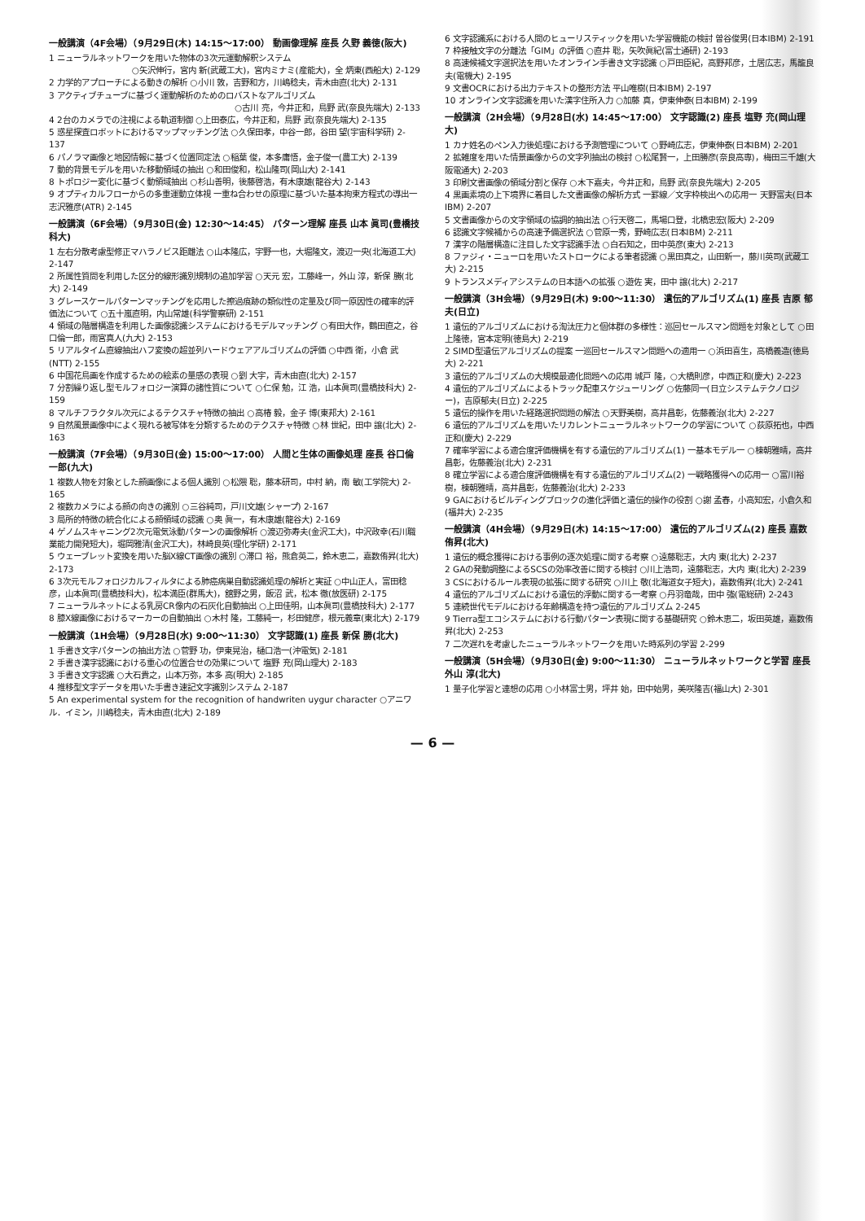一般講演（4F会場）（9月29日(木) 14:15～17:00） 動画像理解 座長 久野 義徳(阪大)
1 ニューラルネットワークを用いた物体の3次元運動解釈システム
○矢沢伸行，宮内 新(武蔵工大)，宮内ミナミ(産能大)，全 炳東(西船大) 2-129
2 力学的アプローチによる動きの解析 ○小川 敦，吉野和方，川嶋稔夫，青木由直(北大) 2-131
3 アクティブチューブに基づく運動解析のためのロバストなアルゴリズム
○古川 亮，今井正和，鳥野 武(奈良先端大) 2-133
4 2台のカメラでの注視による軌道制御 ○上田泰広，今井正和，鳥野 武(奈良先端大) 2-135
5 惑星探査ロボットにおけるマップマッチング法 ○久保田孝，中谷一郎，谷田 望(宇宙科学研) 2-137
6 パノラマ画像と地図情報に基づく位置同定法 ○稲葉 俊，本多庸悟，金子俊一(農工大) 2-139
7 動的背景モデルを用いた移動領域の抽出 ○和田俊和，松山隆司(岡山大) 2-141
8 トポロジー変化に基づく動領域抽出 ○杉山善明，後藤啓浩，有木康雄(龍谷大) 2-143
9 オプティカルフローからの多重運動立体視 一重ね合わせの原理に基づいた基本拘束方程式の導出一 志沢雅彦(ATR) 2-145
一般講演（6F会場）（9月30日(金) 12:30～14:45） パターン理解 座長 山本 眞司(豊橋技科大)
1 左右分散考慮型修正マハラノビス距離法 ○山本隆広，宇野一也，大堀隆文，渡辺一央(北海道工大) 2-147
2 所属性質問を利用した区分的線形識別規制の追加学習 ○天元 宏，工藤峰一，外山 淳，新保 勝(北大) 2-149
3 グレースケールパターンマッチングを応用した擦過痕跡の類似性の定量及び同一原因性の確率的評価法について ○五十嵐直明，内山常雄(科学警察研) 2-151
4 領域の階層構造を利用した画像認識システムにおけるモデルマッチング ○有田大作，鶴田直之，谷口倫一郎，雨宮真人(九大) 2-153
5 リアルタイム直線抽出ハフ変換の超並列ハードウェアアルゴリズムの評価 ○中西 衛，小倉 武(NTT) 2-155
6 中国花鳥画を作成するための絵素の量感の表現 ○劉 大宇，青木由直(北大) 2-157
7 分割繰り返し型モルフォロジー演算の諸性質について ○仁保 勉，江 浩，山本眞司(豊橋技科大) 2-159
8 マルチフラクタル次元によるテクスチャ特徴の抽出 ○高椿 毅，金子 博(東邦大) 2-161
9 自然風景画像中によく現れる被写体を分類するためのテクスチャ特徴 ○林 世紀，田中 譲(北大) 2-163
一般講演（7F会場）（9月30日(金) 15:00～17:00） 人間と生体の画像処理 座長 谷口倫一郎(九大)
1 複数人物を対象とした顔画像による個人識別 ○松隈 聡，藤本研司，中村 納，南 敏(工学院大) 2-165
2 複数カメラによる顔の向きの識別 ○三谷純司，戸川文雄(シャープ) 2-167
3 局所的特徴の統合化による顔領域の認識 ○奥 眞一，有木康雄(龍谷大) 2-169
4 ゲノムスキャニング2次元電気泳動パターンの画像解析 ○渡辺弥寿夫(金沢工大)，中沢政幸(石川職業能力開発短大)，堀岡雅清(金沢工大)，林崎良英(理化学研) 2-171
5 ウェーブレット変換を用いた脳X線CT画像の識別 ○滞口 裕，熊倉英二，鈴木恵二，嘉数侑昇(北大) 2-173
6 3次元モルフォロジカルフィルタによる肺癌病巣自動認識処理の解析と実証 ○中山正人，富田稔彦，山本眞司(豊橋技科大)，松本満臣(群馬大)，舘野之男，飯沼 武，松本 徹(放医研) 2-175
7 ニューラルネットによる乳房CR像内の石灰化自動抽出 ○上田佳明，山本眞司(豊橋技科大) 2-177
8 膝X線画像におけるマーカーの自動抽出 ○木村 隆，工藤純一，杉田健彦，根元義章(東北大) 2-179
一般講演（1H会場）（9月28日(水) 9:00～11:30） 文字認識(1) 座長 新保 勝(北大)
1 手書き文字パターンの抽出方法 ○菅野 功，伊東晃治，樋口浩一(沖電気) 2-181
2 手書き漢字認識における重心の位置合せの効果について 塩野 充(岡山理大) 2-183
3 手書き文字認識 ○大石貴之，山本万弥，本多 高(明大) 2-185
4 推移型文字データを用いた手書き速記文字識別システム 2-187
5 An experimental system for the recognition of handwriten uygur character ○アニワル．イミン，川嶋稔夫，青木由直(北大) 2-189
6 文字認識系における人間のヒューリスティックを用いた学習機能の検討 曽谷俊男(日本IBM) 2-191
7 枠接触文字の分離法「GIM」の評価 ○直井 聡，矢吹眞紀(富士通研) 2-193
8 高速候補文字選択法を用いたオンライン手書き文字認識 ○戸田臣紀，高野邦彦，土居広志，馬籠良夫(電機大) 2-195
9 文書OCRにおける出力テキストの整形方法 平山唯樹(日本IBM) 2-197
10 オンライン文字認識を用いた漢字住所入力 ○加藤 真，伊東伸泰(日本IBM) 2-199
一般講演（2H会場）（9月28日(水) 14:45～17:00） 文字認識(2) 座長 塩野 充(岡山理大)
1 カナ姓名のペン入力後処理における予測管理について ○野崎広志，伊東伸泰(日本IBM) 2-201
2 拡雑度を用いた情景画像からの文字列抽出の検討 ○松尾賢一，上田勝彦(奈良高専)，梅田三千雄(大阪電通大) 2-203
3 印刷文書画像の領域分割と保存 ○木下嘉夫，今井正和，鳥野 武(奈良先端大) 2-205
4 黒画素境の上下境界に着目した文書画像の解析方式 一罫線／文字枠検出への応用一 天野富夫(日本IBM) 2-207
5 文書画像からの文字領域の協調的抽出法 ○行天啓二，馬場口登，北橋忠宏(阪大) 2-209
6 認識文字候補からの高速予備選択法 ○菅原一秀，野崎広志(日本IBM) 2-211
7 漢字の階層構造に注目した文字認識手法 ○白石知之，田中英彦(東大) 2-213
8 ファジィ・ニューロを用いたストロークによる筆者認識 ○黒田真之，山田新一，藤川英司(武蔵工大) 2-215
9 トランスメディアシステムの日本語への拡張 ○遊佐 実，田中 譲(北大) 2-217
一般講演（3H会場）（9月29日(木) 9:00～11:30） 遺伝的アルゴリズム(1) 座長 吉原 郁夫(日立)
1 遺伝的アルゴリズムにおける淘汰圧力と個体群の多様性：巡回セールスマン問題を対象として ○田上隆徳，宮本定明(徳島大) 2-219
2 SIMD型遺伝アルゴリズムの提案 一巡回セールスマン問題への適用一 ○浜田喜生，高橋義造(徳島大) 2-221
3 遺伝的アルゴリズムの大規模最適化問題への応用 城戸 隆，○大橋則彦，中西正和(慶大) 2-223
4 遺伝的アルゴリズムによるトラック配車スケジューリング ○佐藤同一(日立システムテクノロジー)，吉原郁夫(日立) 2-225
5 遺伝的操作を用いた経路選択問題の解法 ○天野美樹，高井昌彰，佐藤義治(北大) 2-227
6 遺伝的アルゴリズムを用いたリカレントニューラルネットワークの学習について ○荻原拓也，中西正和(慶大) 2-229
7 確率学習による適合度評価機構を有する遺伝的アルゴリズム(1) 一基本モデル一 ○棟朝雅晴，高井昌彰，佐藤義治(北大) 2-231
8 確立学習による適合度評価機構を有する遺伝的アルゴリズム(2) 一戦略獲得への応用一 ○富川裕樹，棟朝雅晴，高井昌彰，佐藤義治(北大) 2-233
9 GAにおけるビルディングブロックの進化評価と遺伝的操作の役割 ○謝 孟春，小高知宏，小倉久和(福井大) 2-235
一般講演（4H会場）（9月29日(木) 14:15～17:00） 遺伝的アルゴリズム(2) 座長 嘉数 侑昇(北大)
1 遺伝的概念獲得における事例の逐次処理に関する考察 ○遠藤聡志，大内 東(北大) 2-237
2 GAの発動調整によるSCSの効率改善に関する検討 ○川上浩司，遠藤聡志，大内 東(北大) 2-239
3 CSにおけるルール表現の拡張に関する研究 ○川上 敬(北海道女子短大)，嘉数侑昇(北大) 2-241
4 遺伝的アルゴリズムにおける遺伝的浮動に関する一考察 ○丹羽竜哉，田中 強(電総研) 2-243
5 連続世代モデルにおける年齢構造を持つ遺伝的アルゴリズム 2-245
9 Tierra型エコシステムにおける行動パターン表現に関する基礎研究 ○鈴木恵二，坂田英雄，嘉数侑昇(北大) 2-253
7 二次遅れを考慮したニューラルネットワークを用いた時系列の学習 2-299
一般講演（5H会場）（9月30日(金) 9:00～11:30） ニューラルネットワークと学習 座長 外山 淳(北大)
1 量子化学習と連想の応用 ○小林富士男，坪井 始，田中始男，美咲隆吉(福山大) 2-301
— 6 —